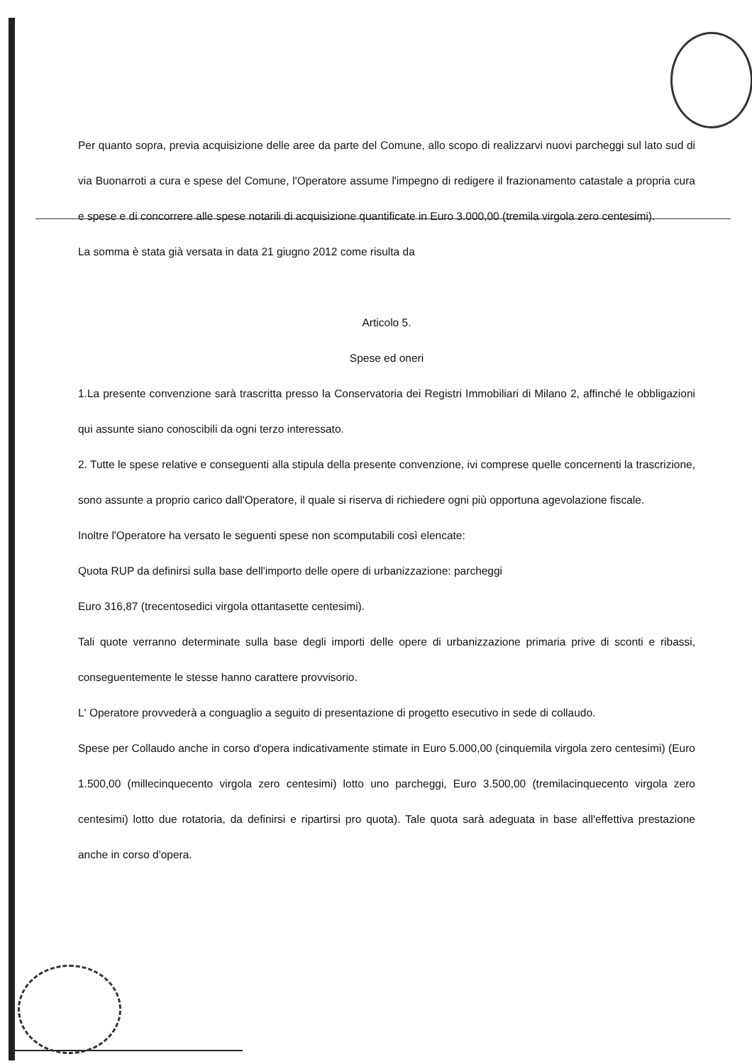Per quanto sopra, previa acquisizione delle aree da parte del Comune, allo scopo di realizzarvi nuovi parcheggi sul lato sud di via Buonarroti a cura e spese del Comune, l'Operatore assume l'impegno di redigere il frazionamento catastale a propria cura e spese e di concorrere alle spese notarili di acquisizione quantificate in Euro 3.000,00 (tremila virgola zero centesimi).
La somma è stata già versata in data 21 giugno 2012 come risulta da
Articolo 5.
Spese ed oneri
1.La presente convenzione sarà trascritta presso la Conservatoria dei Registri Immobiliari di Milano 2, affinché le obbligazioni qui assunte siano conoscibili da ogni terzo interessato.
2. Tutte le spese relative e conseguenti alla stipula della presente convenzione, ivi comprese quelle concernenti la trascrizione, sono assunte a proprio carico dall'Operatore, il quale si riserva di richiedere ogni più opportuna agevolazione fiscale.
Inoltre l'Operatore ha versato le seguenti spese non scomputabili così elencate:
Quota RUP da definirsi sulla base dell'importo delle opere di urbanizzazione: parcheggi
Euro 316,87 (trecentosedici virgola ottantasette centesimi).
Tali quote verranno determinate sulla base degli importi delle opere di urbanizzazione primaria prive di sconti e ribassi, conseguentemente le stesse hanno carattere provvisorio.
L' Operatore provvederà a conguaglio a seguito di presentazione di progetto esecutivo in sede di collaudo.
Spese per Collaudo anche in corso d'opera indicativamente stimate in Euro 5.000,00 (cinquemila virgola zero centesimi) (Euro 1.500,00 (millecinquecento virgola zero centesimi) lotto uno parcheggi, Euro 3.500,00 (tremilacinquecento virgola zero centesimi) lotto due rotatoria, da definirsi e ripartirsi pro quota). Tale quota sarà adeguata in base all'effettiva prestazione anche in corso d'opera.